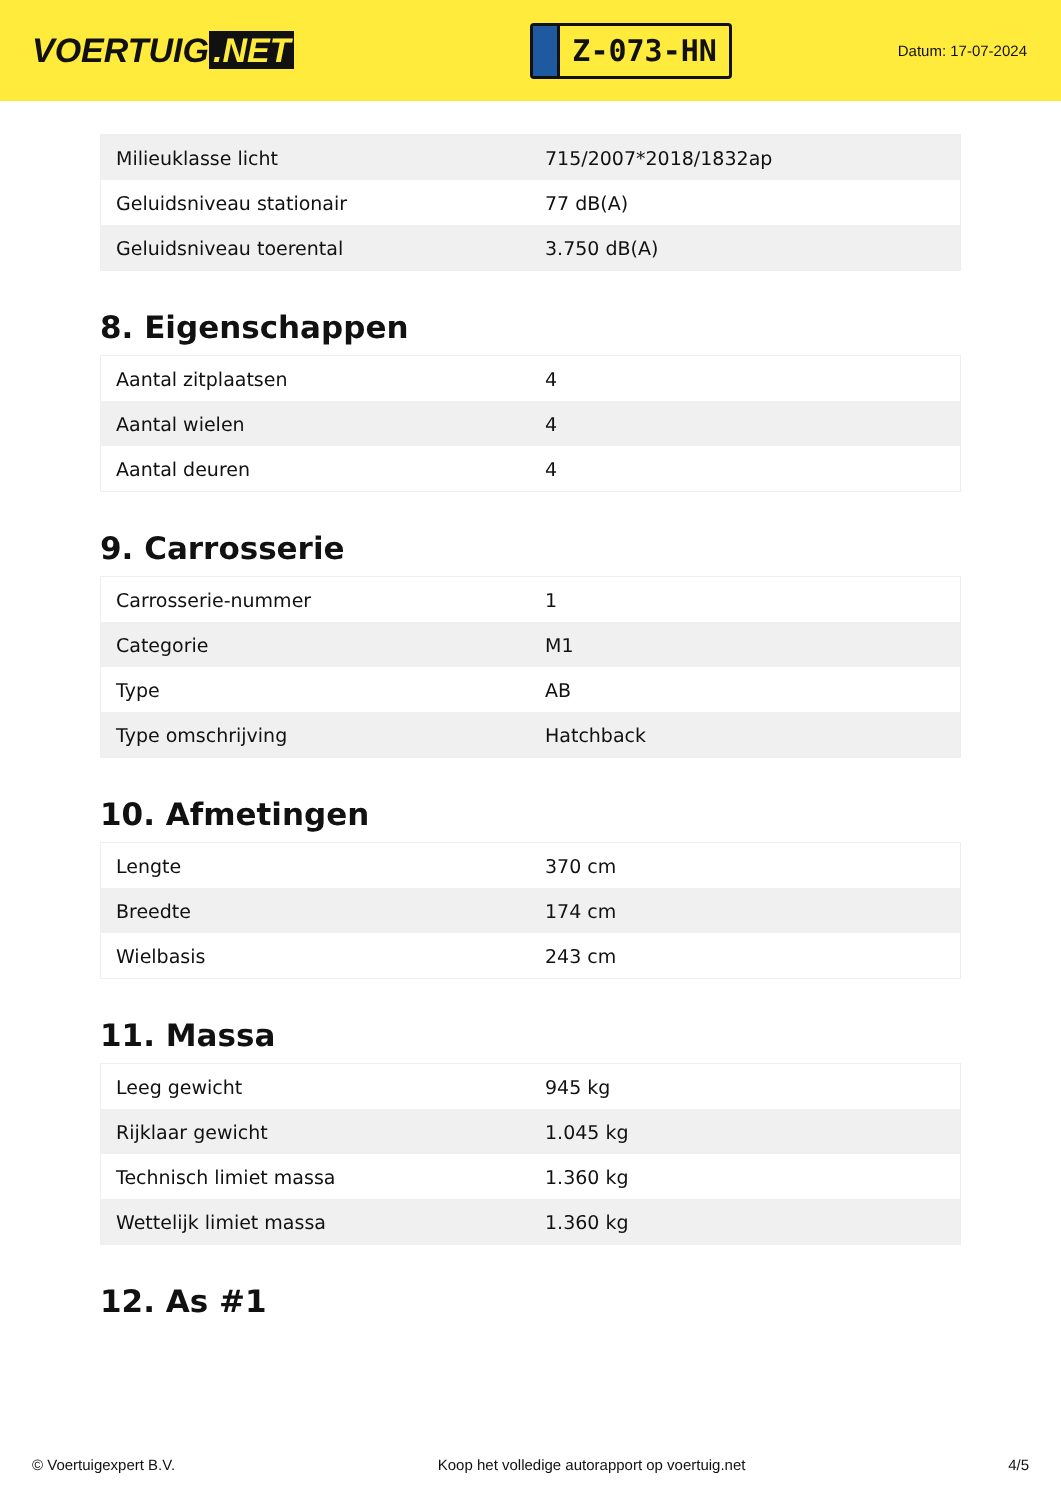VOERTUIG.NET
Z-073-HN
Datum: 17-07-2024
| Milieuklasse licht | 715/2007*2018/1832ap |
| Geluidsniveau stationair | 77 dB(A) |
| Geluidsniveau toerental | 3.750 dB(A) |
8. Eigenschappen
| Aantal zitplaatsen | 4 |
| Aantal wielen | 4 |
| Aantal deuren | 4 |
9. Carrosserie
| Carrosserie-nummer | 1 |
| Categorie | M1 |
| Type | AB |
| Type omschrijving | Hatchback |
10. Afmetingen
| Lengte | 370 cm |
| Breedte | 174 cm |
| Wielbasis | 243 cm |
11. Massa
| Leeg gewicht | 945 kg |
| Rijklaar gewicht | 1.045 kg |
| Technisch limiet massa | 1.360 kg |
| Wettelijk limiet massa | 1.360 kg |
12. As #1
© Voertuigexpert B.V. Koop het volledige autorapport op voertuig.net 4/5